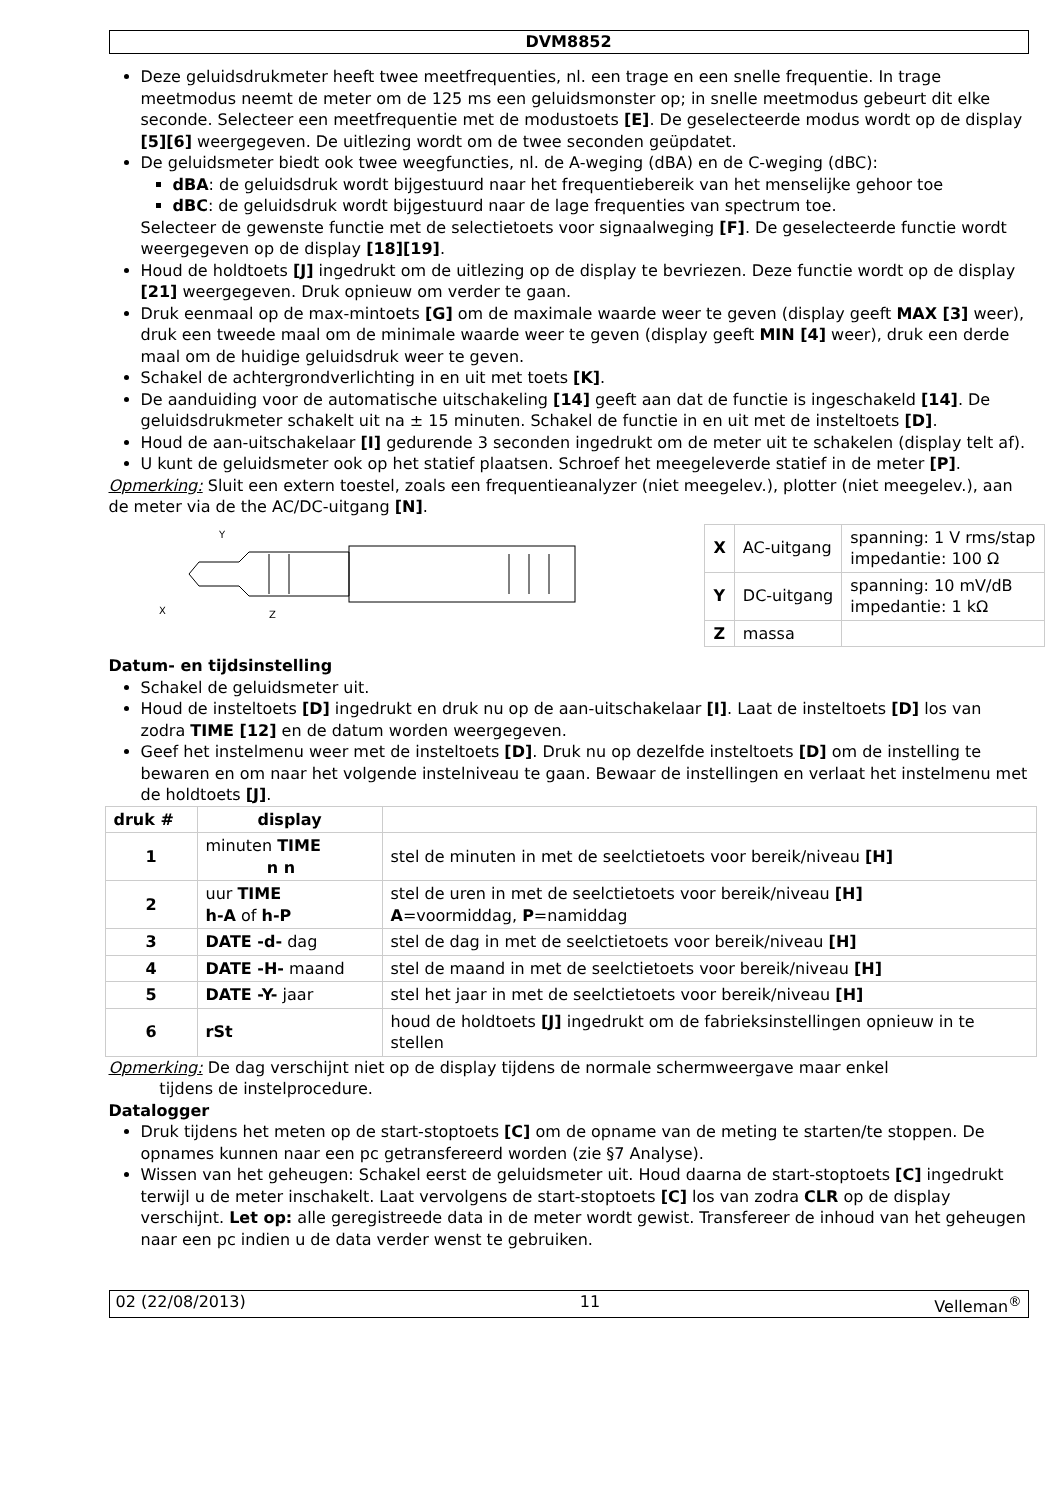DVM8852
Deze geluidsdrukmeter heeft twee meetfrequenties, nl. een trage en een snelle frequentie. In trage meetmodus neemt de meter om de 125 ms een geluidsmonster op; in snelle meetmodus gebeurt dit elke seconde. Selecteer een meetfrequentie met de modustoets [E]. De geselecteerde modus wordt op de display [5][6] weergegeven. De uitlezing wordt om de twee seconden geüpdatet.
De geluidsmeter biedt ook twee weegfuncties, nl. de A-weging (dBA) en de C-weging (dBC):
dBA: de geluidsdruk wordt bijgestuurd naar het frequentiebereik van het menselijke gehoor toe
dBC: de geluidsdruk wordt bijgestuurd naar de lage frequenties van spectrum toe.
Selecteer de gewenste functie met de selectietoets voor signaalweging [F]. De geselecteerde functie wordt weergegeven op de display [18][19].
Houd de holdtoets [J] ingedrukt om de uitlezing op de display te bevriezen. Deze functie wordt op de display [21] weergegeven. Druk opnieuw om verder te gaan.
Druk eenmaal op de max-mintoets [G] om de maximale waarde weer te geven (display geeft MAX [3] weer), druk een tweede maal om de minimale waarde weer te geven (display geeft MIN [4] weer), druk een derde maal om de huidige geluidsdruk weer te geven.
Schakel de achtergrondverlichting in en uit met toets [K].
De aanduiding voor de automatische uitschakeling [14] geeft aan dat de functie is ingeschakeld [14]. De geluidsdrukmeter schakelt uit na ± 15 minuten. Schakel de functie in en uit met de insteltoets [D].
Houd de aan-uitschakelaar [I] gedurende 3 seconden ingedrukt om de meter uit te schakelen (display telt af).
U kunt de geluidsmeter ook op het statief plaatsen. Schroef het meegeleverde statief in de meter [P].
Opmerking: Sluit een extern toestel, zoals een frequentieanalyzer (niet meegelev.), plotter (niet meegelev.), aan de meter via de the AC/DC-uitgang [N].
Y
X
Z
| X | AC-uitgang | spanning: 1 V rms/stap impedantie: 100 Ω |
| Y | DC-uitgang | spanning: 10 mV/dB impedantie: 1 kΩ |
| Z | massa | |
Datum- en tijdsinstelling
Schakel de geluidsmeter uit.
Houd de insteltoets [D] ingedrukt en druk nu op de aan-uitschakelaar [I]. Laat de insteltoets [D] los van zodra TIME [12] en de datum worden weergegeven.
Geef het instelmenu weer met de insteltoets [D]. Druk nu op dezelfde insteltoets [D] om de instelling te bewaren en om naar het volgende instelniveau te gaan. Bewaar de instellingen en verlaat het instelmenu met de holdtoets [J].
| druk # | display | |
| --- | --- | --- |
| 1 | minuten TIME n n | stel de minuten in met de seelctietoets voor bereik/niveau [H] |
| 2 | uur TIME h-A of h-P | stel de uren in met de seelctietoets voor bereik/niveau [H] A =voormiddag, P =namiddag |
| 3 | DATE -d- dag | stel de dag in met de seelctietoets voor bereik/niveau [H] |
| 4 | DATE -H- maand | stel de maand in met de seelctietoets voor bereik/niveau [H] |
| 5 | DATE -Y- jaar | stel het jaar in met de seelctietoets voor bereik/niveau [H] |
| 6 | rSt | houd de holdtoets [J] ingedrukt om de fabrieksinstellingen opnieuw in te stellen |
Opmerking: De dag verschijnt niet op de display tijdens de normale schermweergave maar enkel
tijdens de instelprocedure.
Datalogger
Druk tijdens het meten op de start-stoptoets [C] om de opname van de meting te starten/te stoppen. De opnames kunnen naar een pc getransfereerd worden (zie §7 Analyse).
Wissen van het geheugen: Schakel eerst de geluidsmeter uit. Houd daarna de start-stoptoets [C] ingedrukt terwijl u de meter inschakelt. Laat vervolgens de start-stoptoets [C] los van zodra CLR op de display verschijnt. Let op: alle geregistreede data in de meter wordt gewist. Transfereer de inhoud van het geheugen naar een pc indien u de data verder wenst te gebruiken.
02 (22/08/2013) 11 Velleman<sup>®</sup>